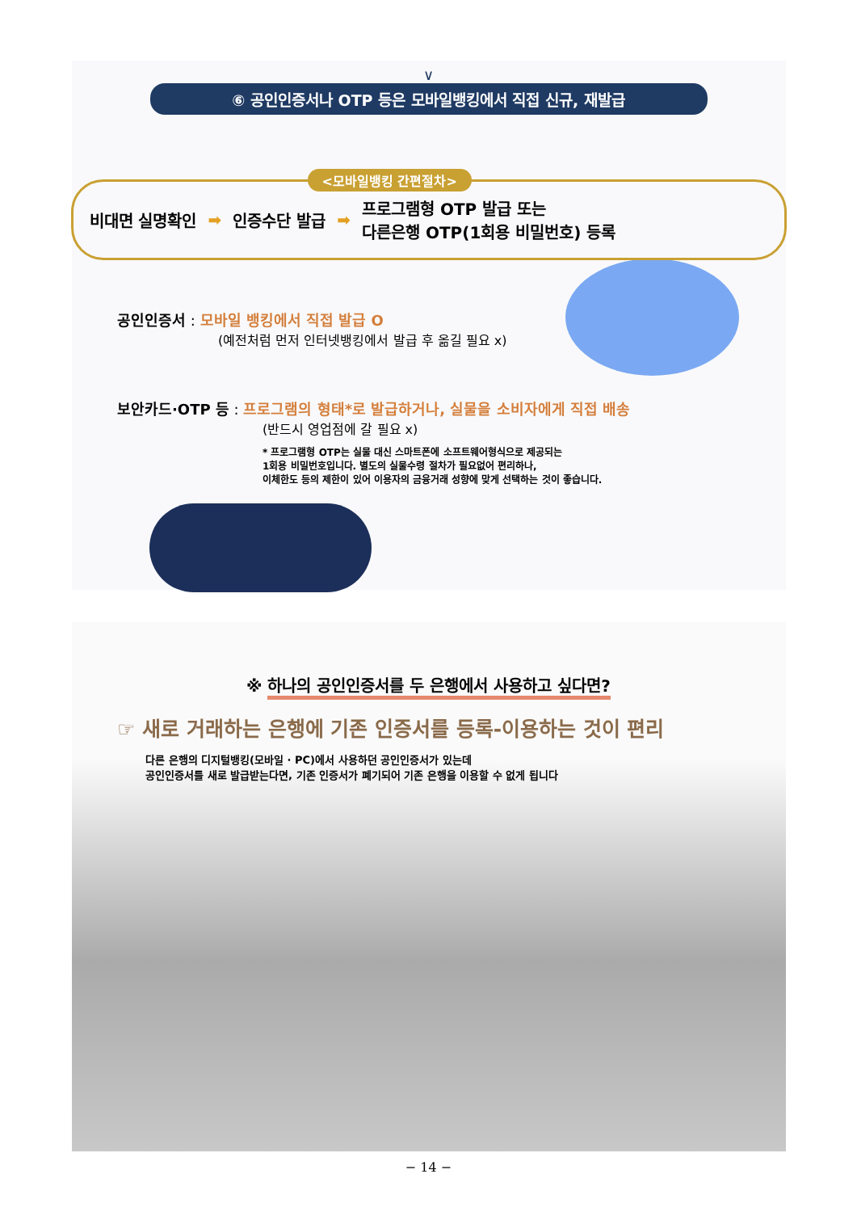∨
⑥ 공인인증서나 OTP 등은 모바일뱅킹에서 직접 신규, 재발급
<모바일뱅킹 간편절차>
비대면 실명확인 ➡ 인증수단 발급 ➡ 프로그램형 OTP 발급 또는
다른은행 OTP(1회용 비밀번호) 등록
공인인증서 : 모바일 뱅킹에서 직접 발급 O
(예전처럼 먼저 인터넷뱅킹에서 발급 후 옮길 필요 x)
보안카드·OTP 등 : 프로그램의 형태*로 발급하거나, 실물을 소비자에게 직접 배송
(반드시 영업점에 갈 필요 x)
* 프로그램형 OTP는 실물 대신 스마트폰에 소프트웨어형식으로 제공되는
1회용 비밀번호입니다. 별도의 실물수령 절차가 필요없어 편리하나,
이체한도 등의 제한이 있어 이용자의 금융거래 성향에 맞게 선택하는 것이 좋습니다.
※ 하나의 공인인증서를 두 은행에서 사용하고 싶다면?
☞ 새로 거래하는 은행에 기존 인증서를 등록-이용하는 것이 편리
다른 은행의 디지털뱅킹(모바일 · PC)에서 사용하던 공인인증서가 있는데
공인인증서를 새로 발급받는다면, 기존 인증서가 폐기되어 기존 은행을 이용할 수 없게 됩니다
− 14 −